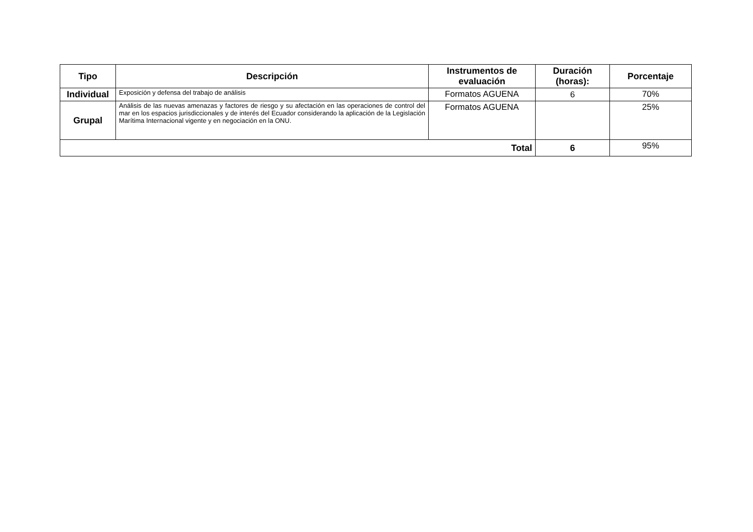| Tipo | Descripción | Instrumentos de evaluación | Duración (horas): | Porcentaje |
| --- | --- | --- | --- | --- |
| Individual | Exposición y defensa del trabajo de análisis | Formatos AGUENA | 6 | 70% |
| Grupal | Análisis de las nuevas amenazas y factores de riesgo y su afectación en las operaciones de control del mar en los espacios jurisdiccionales y de interés del Ecuador considerando la aplicación de la Legislación Marítima Internacional vigente y en negociación en la ONU. | Formatos AGUENA | | 25% |
| Total | | | 6 | 95% |